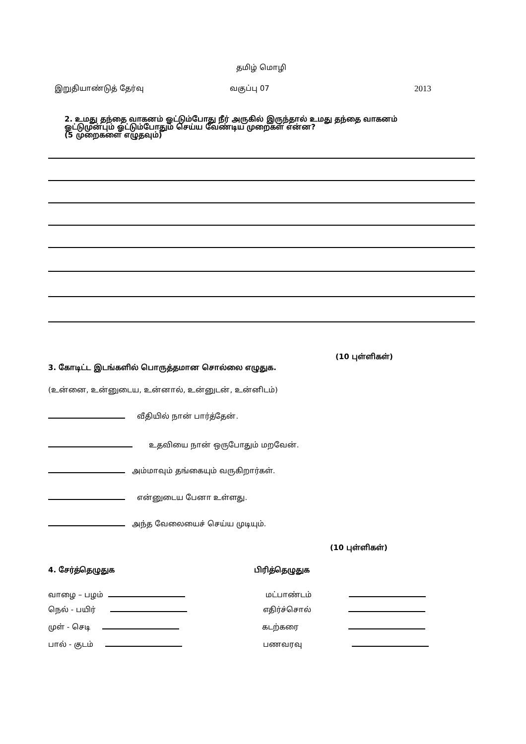தமிழ் மொழி
இறுதியாண்டுத் தேர்வு வகுப்பு 07 2013
2. உமது தந்தை வாகனம் ஓட்டும்போது நீர் அருகில் இருந்தால் உமது தந்தை வாகனம் ஓட்டுமுன்பும் ஓட்டும்போதும் செய்ய வேண்டிய முறைகள் என்ன?
(5 முறைகளை எழுதவும்)
(10 புள்ளிகள்)
3. கோடிட்ட இடங்களில் பொருத்தமான சொல்லை எழுதுக.
(உன்னை, உன்னுடைய, உன்னால், உன்னுடன், உன்னிடம்)
வீதியில் நான் பார்த்தேன்.
உதவியை நான் ஒருபோதும் மறவேன்.
அம்மாவும் தங்கையும் வருகிறார்கள்.
என்னுடைய பேனா உள்ளது.
அந்த வேலையைச் செய்ய முடியும்.
(10 புள்ளிகள்)
4. சேர்த்தெழுதுக பிரித்தெழுதுக
வாழை – பழம்
நெல் - பயிர்
முள் - செடி
பால் - குடம்
மட்பாண்டம்
எதிர்ச்சொல்
கடற்கரை
பணவரவு